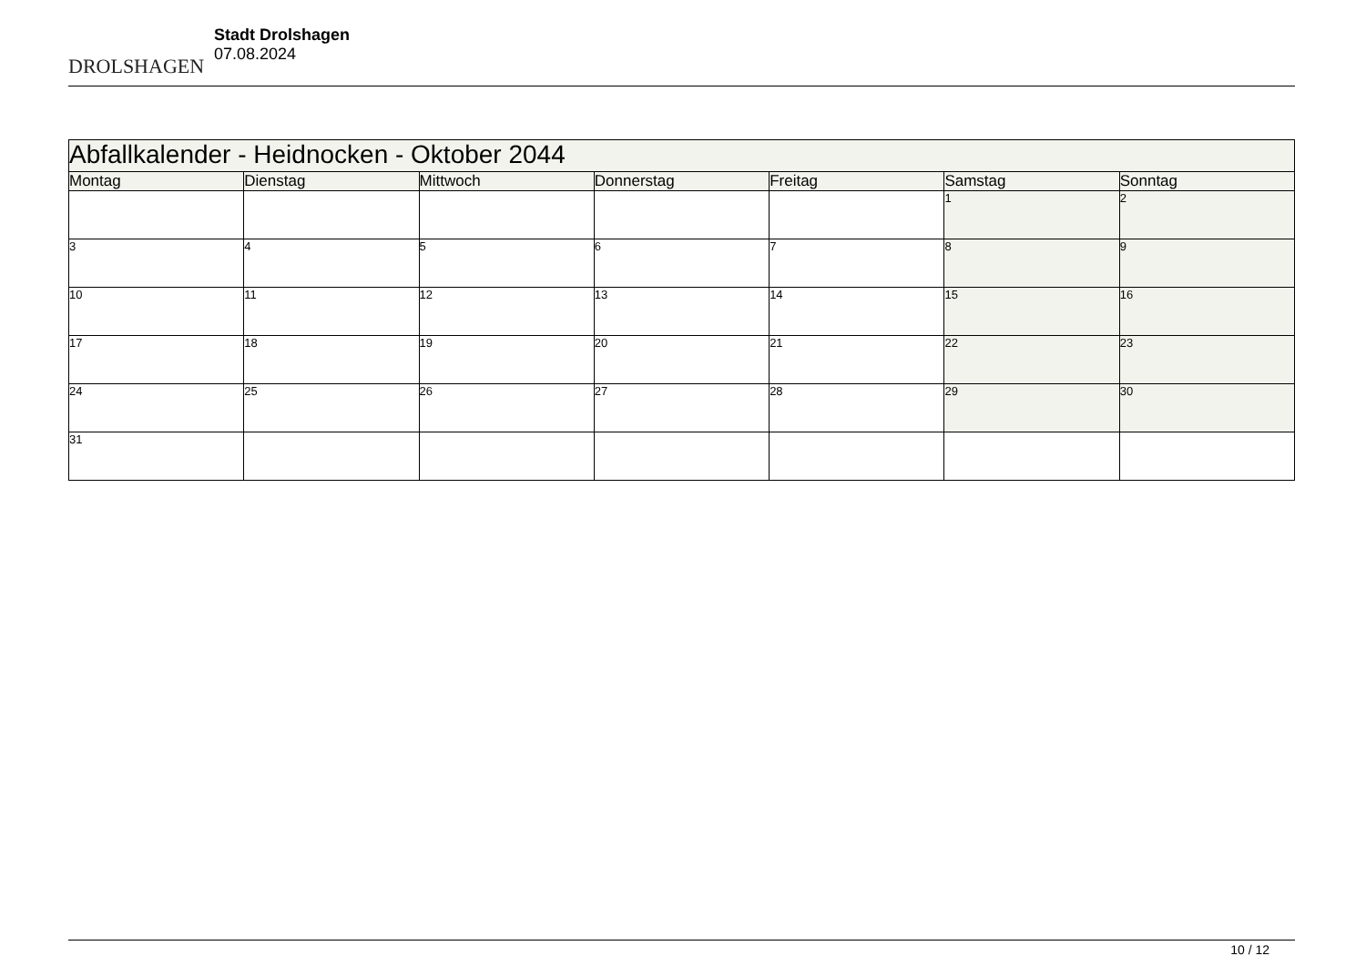DROLSHAGEN
Stadt Drolshagen
07.08.2024
| Abfallkalender - Heidnocken - Oktober 2044 | | | | | | |
| --- | --- | --- | --- | --- | --- | --- |
| Montag | Dienstag | Mittwoch | Donnerstag | Freitag | Samstag | Sonntag |
| | | | | | 1 | 2 |
| 3 | 4 | 5 | 6 | 7 | 8 | 9 |
| 10 | 11 | 12 | 13 | 14 | 15 | 16 |
| 17 | 18 | 19 | 20 | 21 | 22 | 23 |
| 24 | 25 | 26 | 27 | 28 | 29 | 30 |
| 31 | | | | | | |
10 / 12